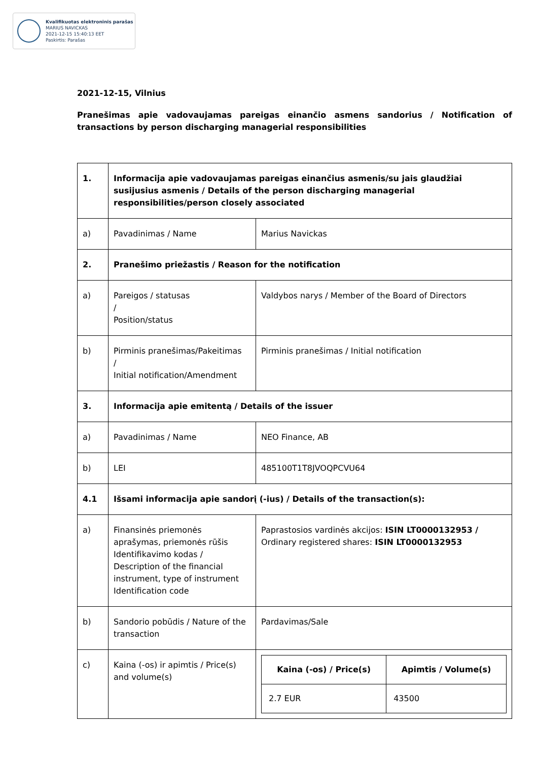Kvalifikuotas elektroninis parašas
MARIUS NAVICKAS
2021-12-15 15:40:13 EET
Paskirtis: Parašas
2021-12-15, Vilnius
Pranešimas apie vadovaujamas pareigas einančio asmens sandorius / Notification of transactions by person discharging managerial responsibilities
| 1. | Informacija apie vadovaujamas pareigas einančius asmenis/su jais glaudžiai susijusius asmenis / Details of the person discharging managerial responsibilities/person closely associated | |
| a) | Pavadinimas / Name | Marius Navickas |
| 2. | Pranešimo priežastis / Reason for the notification | |
| a) | Pareigos / statusas / Position/status | Valdybos narys / Member of the Board of Directors |
| b) | Pirminis pranešimas/Pakeitimas / Initial notification/Amendment | Pirminis pranešimas / Initial notification |
| 3. | Informacija apie emitentą / Details of the issuer | |
| a) | Pavadinimas / Name | NEO Finance, AB |
| b) | LEI | 485100T1T8JVOQPCVU64 |
| 4.1 | Išsami informacija apie sandorį (-ius) / Details of the transaction(s): | |
| a) | Finansinės priemonės aprašymas, priemonės rūšis Identifikavimo kodas / Description of the financial instrument, type of instrument Identification code | Paprastosios vardinės akcijos: ISIN LT0000132953 / Ordinary registered shares: ISIN LT0000132953 |
| b) | Sandorio pobūdis / Nature of the transaction | Pardavimas/Sale |
| c) | Kaina (-os) ir apimtis / Price(s) and volume(s) | / Kaina (-os) / Price(s) / Apimtis / Volume(s) / / --- / --- / / 2.7 EUR / 43500 / |